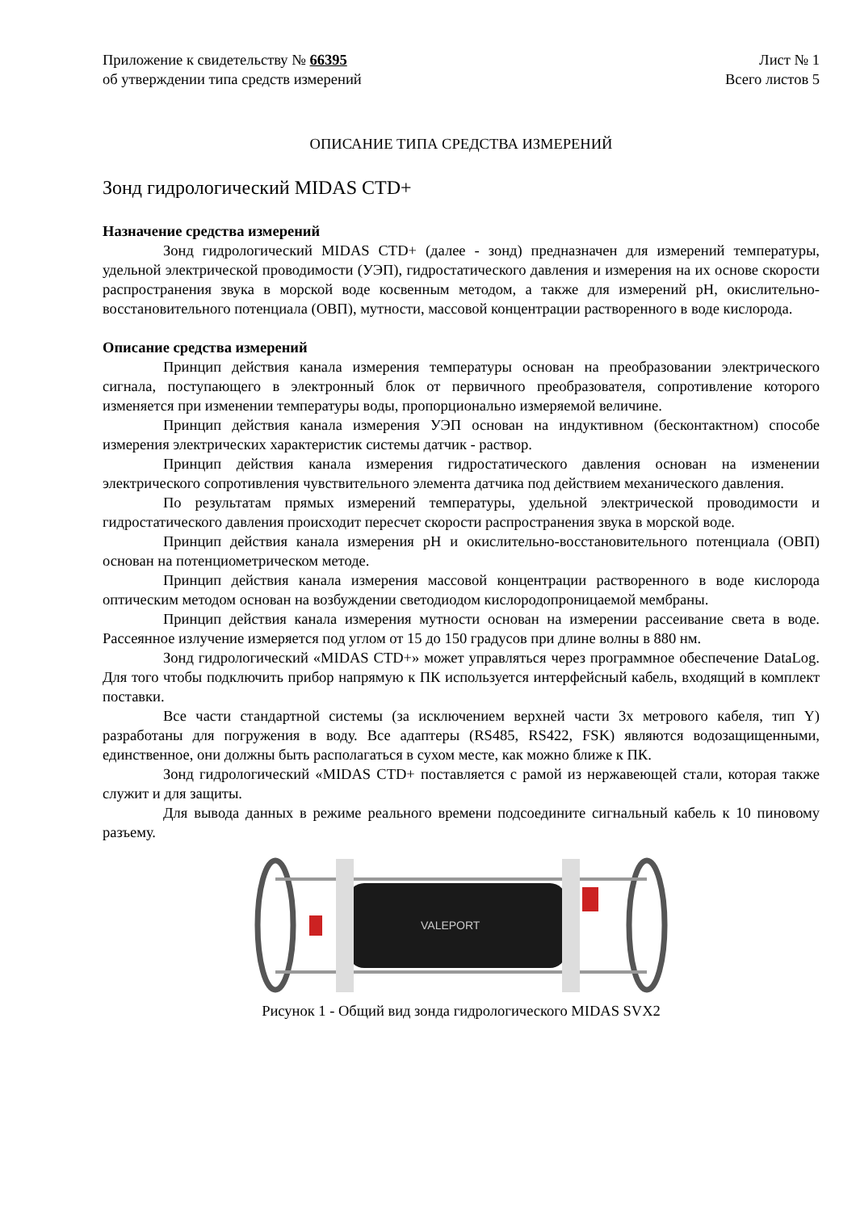Приложение к свидетельству № 66395
об утверждении типа средств измерений
Лист № 1
Всего листов 5
ОПИСАНИЕ ТИПА СРЕДСТВА ИЗМЕРЕНИЙ
Зонд гидрологический MIDAS CTD+
Назначение средства измерений
Зонд гидрологический MIDAS CTD+ (далее - зонд) предназначен для измерений температуры, удельной электрической проводимости (УЭП), гидростатического давления и измерения на их основе скорости распространения звука в морской воде косвенным методом, а также для измерений pH, окислительно-восстановительного потенциала (ОВП), мутности, массовой концентрации растворенного в воде кислорода.
Описание средства измерений
Принцип действия канала измерения температуры основан на преобразовании электрического сигнала, поступающего в электронный блок от первичного преобразователя, сопротивление которого изменяется при изменении температуры воды, пропорционально измеряемой величине.
Принцип действия канала измерения УЭП основан на индуктивном (бесконтактном) способе измерения электрических характеристик системы датчик - раствор.
Принцип действия канала измерения гидростатического давления основан на изменении электрического сопротивления чувствительного элемента датчика под действием механического давления.
По результатам прямых измерений температуры, удельной электрической проводимости и гидростатического давления происходит пересчет скорости распространения звука в морской воде.
Принцип действия канала измерения pH и окислительно-восстановительного потенциала (ОВП) основан на потенциометрическом методе.
Принцип действия канала измерения массовой концентрации растворенного в воде кислорода оптическим методом основан на возбуждении светодиодом кислородопроницаемой мембраны.
Принцип действия канала измерения мутности основан на измерении рассеивание света в воде. Рассеянное излучение измеряется под углом от 15 до 150 градусов при длине волны в 880 нм.
Зонд гидрологический «MIDAS CTD+» может управляться через программное обеспечение DataLog. Для того чтобы подключить прибор напрямую к ПК используется интерфейсный кабель, входящий в комплект поставки.
Все части стандартной системы (за исключением верхней части 3х метрового кабеля, тип Y) разработаны для погружения в воду. Все адаптеры (RS485, RS422, FSK) являются водозащищенными, единственное, они должны быть располагаться в сухом месте, как можно ближе к ПК.
Зонд гидрологический «MIDAS CTD+ поставляется с рамой из нержавеющей стали, которая также служит и для защиты.
Для вывода данных в режиме реального времени подсоедините сигнальный кабель к 10 пиновому разъему.
VALEPORT
Рисунок 1 - Общий вид зонда гидрологического MIDAS SVX2